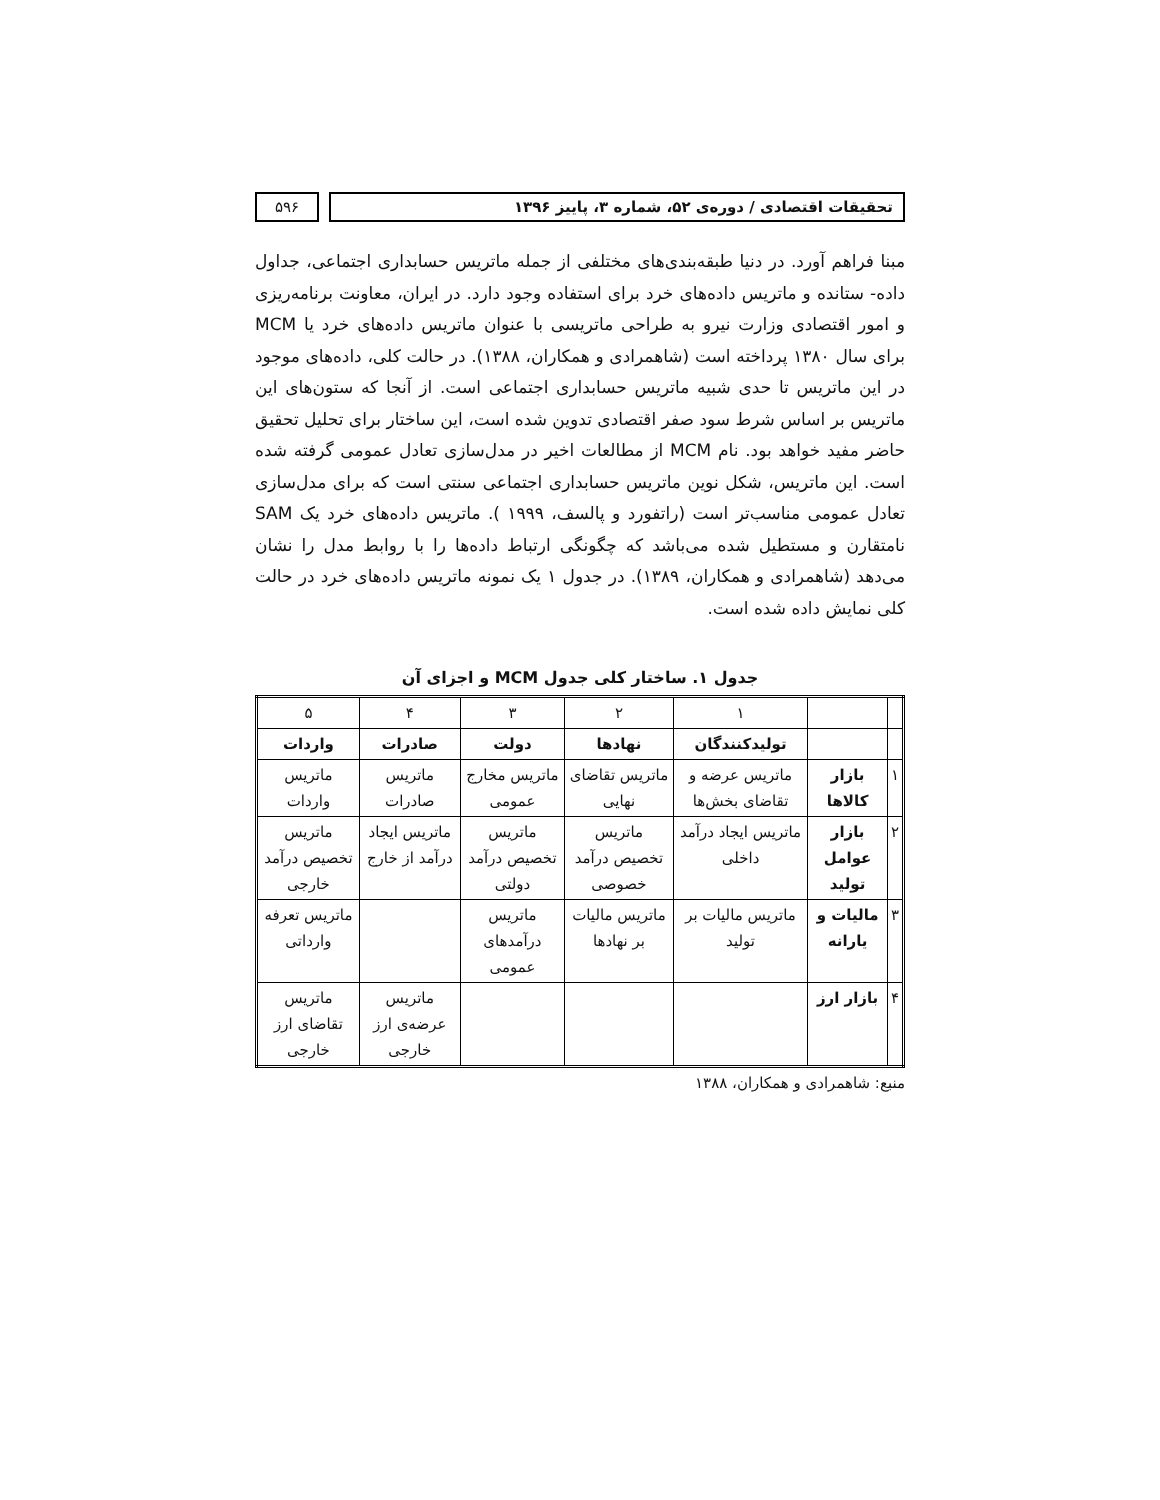تحقیقات اقتصادی / دوره‌ی ۵۲، شماره ۳، پاییز ۱۳۹۶
۵۹۶
مبنا فراهم آورد. در دنیا طبقه‌بندی‌های مختلفی از جمله ماتریس حسابداری اجتماعی، جداول داده- ستانده و ماتریس داده‌های خرد برای استفاده وجود دارد. در ایران، معاونت برنامه‌ریزی و امور اقتصادی وزارت نیرو به طراحی ماتریسی با عنوان ماتریس داده‌های خرد یا MCM برای سال ۱۳۸۰ پرداخته است (شاهمرادی و همکاران، ۱۳۸۸). در حالت کلی، داده‌های موجود در این ماتریس تا حدی شبیه ماتریس حسابداری اجتماعی است. از آنجا که ستون‌های این ماتریس بر اساس شرط سود صفر اقتصادی تدوین شده است، این ساختار برای تحلیل تحقیق حاضر مفید خواهد بود. نام MCM از مطالعات اخیر در مدل‌سازی تعادل عمومی گرفته شده است. این ماتریس، شکل نوین ماتریس حسابداری اجتماعی سنتی است که برای مدل‌سازی تعادل عمومی مناسب‌تر است (راتفورد و پالسف، ۱۹۹۹ ). ماتریس داده‌های خرد یک SAM نامتقارن و مستطیل شده می‌باشد که چگونگی ارتباط داده‌ها را با روابط مدل را نشان می‌دهد (شاهمرادی و همکاران، ۱۳۸۹). در جدول ۱ یک نمونه ماتریس داده‌های خرد در حالت کلی نمایش داده شده است.
جدول ۱. ساختار کلی جدول MCM و اجزای آن
| | | ۱ | ۲ | ۳ | ۴ | ۵ |
| | | تولیدکنندگان | نهادها | دولت | صادرات | واردات |
| ۱ | بازار کالاها | ماتریس عرضه و تقاضای بخش‌ها | ماتریس تقاضای نهایی | ماتریس مخارج عمومی | ماتریس صادرات | ماتریس واردات |
| ۲ | بازار عوامل تولید | ماتریس ایجاد درآمد داخلی | ماتریس تخصیص درآمد خصوصی | ماتریس تخصیص درآمد دولتی | ماتریس ایجاد درآمد از خارج | ماتریس تخصیص درآمد خارجی |
| ۳ | مالیات و یارانه | ماتریس مالیات بر تولید | ماتریس مالیات بر نهادها | ماتریس درآمدهای عمومی | | ماتریس تعرفه وارداتی |
| ۴ | بازار ارز | | | | ماتریس عرضه‌ی ارز خارجی | ماتریس تقاضای ارز خارجی |
منبع: شاهمرادی و همکاران، ۱۳۸۸